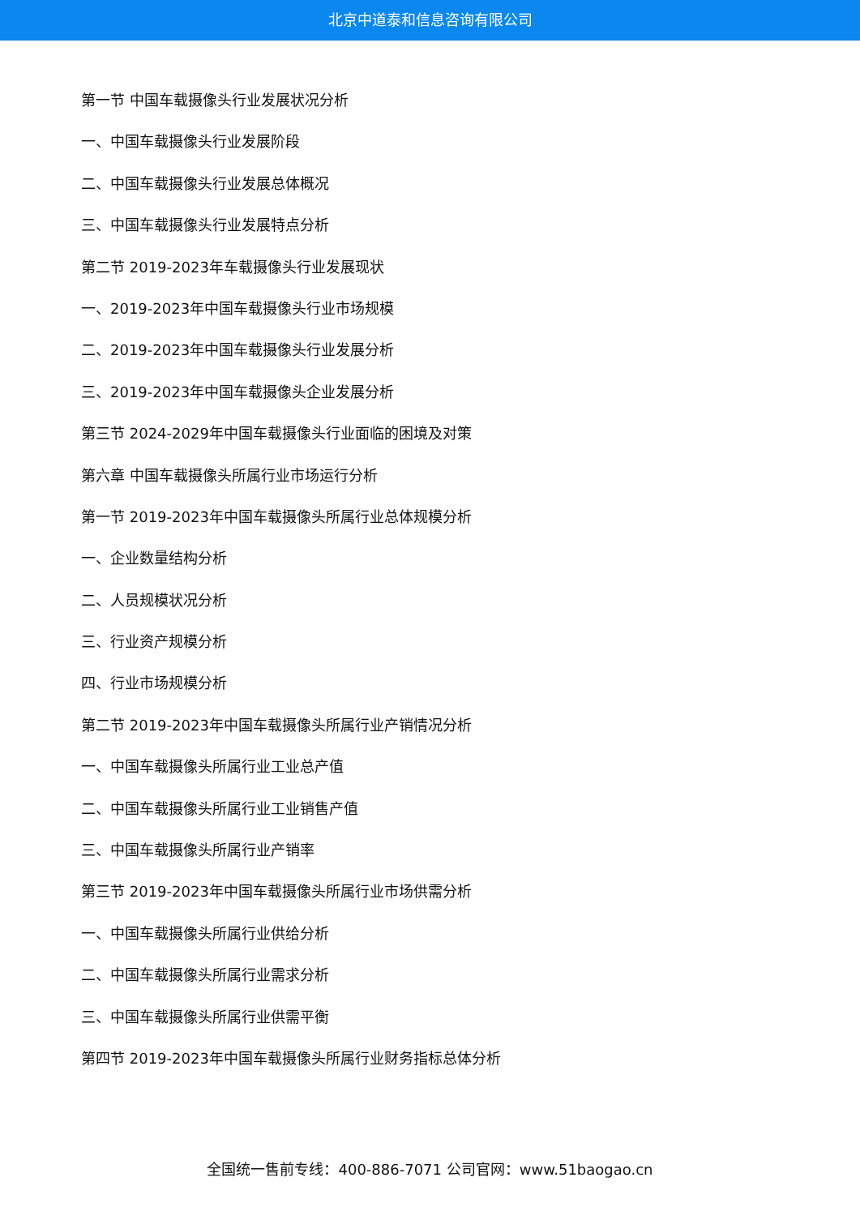北京中道泰和信息咨询有限公司
第一节 中国车载摄像头行业发展状况分析
一、中国车载摄像头行业发展阶段
二、中国车载摄像头行业发展总体概况
三、中国车载摄像头行业发展特点分析
第二节 2019-2023年车载摄像头行业发展现状
一、2019-2023年中国车载摄像头行业市场规模
二、2019-2023年中国车载摄像头行业发展分析
三、2019-2023年中国车载摄像头企业发展分析
第三节 2024-2029年中国车载摄像头行业面临的困境及对策
第六章 中国车载摄像头所属行业市场运行分析
第一节 2019-2023年中国车载摄像头所属行业总体规模分析
一、企业数量结构分析
二、人员规模状况分析
三、行业资产规模分析
四、行业市场规模分析
第二节 2019-2023年中国车载摄像头所属行业产销情况分析
一、中国车载摄像头所属行业工业总产值
二、中国车载摄像头所属行业工业销售产值
三、中国车载摄像头所属行业产销率
第三节 2019-2023年中国车载摄像头所属行业市场供需分析
一、中国车载摄像头所属行业供给分析
二、中国车载摄像头所属行业需求分析
三、中国车载摄像头所属行业供需平衡
第四节 2019-2023年中国车载摄像头所属行业财务指标总体分析
全国统一售前专线：400-886-7071 公司官网：www.51baogao.cn